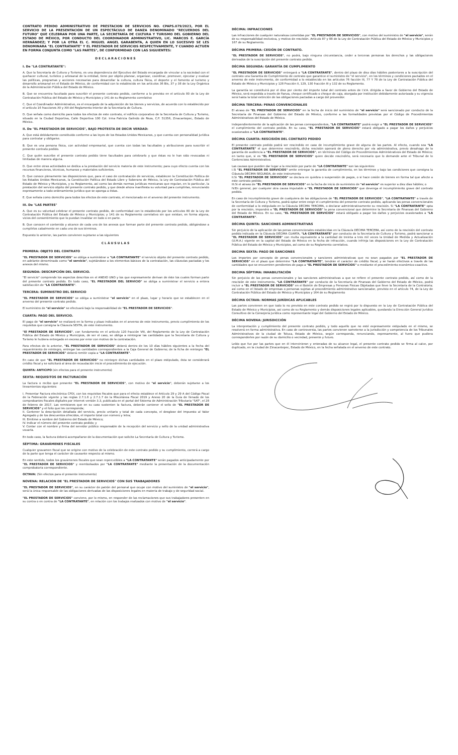CONTRATO PEDIDO ADMINISTRATIVO DE PRESTACION DE SERVICIOS NO. CPAPS.079/2023, POR EL SERVICIO DE LA PRESENTACIÓN DE UN ESPECTÁCULO DE DANZA DENOMINADO "RECUERDOS DEL FUTURO" QUE CELEBRAN POR UNA PARTE, LA SECRETARÍA DE CULTURA Y TURISMO DEL GOBIERNO DEL ESTADO DE MÉXICO, POR CONDUCTO DEL COORDINADOR ADMINISTRATIVO, LIC. MARCOS E. GARCÍA HERNÁNDEZ; Y POR LA OTRA EL C. MIGUEL ANGEL GARABENTA, A QUIEN EN LO SUCESIVO SE LES DENOMINARA "EL CONTRATANTE" Y EL PRESTADOR DE SERVICIOS RESPECTIVAMENTE, Y CUANDO ACTUEN EN FORMA CONJUNTA COMO "LAS PARTES", DE CONFORMIDAD CON LAS SIGUIENTES:
DECLARACIONES
I. De "LA CONTRATANTE":
A. Que la Secretaría de Cultura y Turismo, es una dependencia del Ejecutivo del Estado encargada de vincular a la sociedad con el quehacer cultural, turístico y artesanal de la entidad, tiene por objeto planear, organizar, coordinar, promover, ejecutar y evaluar las políticas, programas y acciones necesarias para desarrollar la cultura, cultura física, el deporte y el fomento al turismo y desarrollo artesanal en el Estado de México, de conformidad con lo establecido en los artículos 36 Bis, 37 y 38 de la Ley Orgánica de la Administración Pública del Estado de México.
B. Que se encuentra facultado para suscribir el presente contrato pedido, conforme a lo previsto en el artículo 80 de la Ley de Contratación Pública del Estado de México y Municipios y 141 de su Reglamento correlativo
C. Que el Coordinador Administrativo, es el encargado de la adquisición de los bienes y servicios, de acuerdo con lo establecido por el artículo 16 fracciones XII y XIII del Reglamento Interior de la Secretaría de Cultura.
D. Que señala como domicilio para todos los efectos de este contrato, el edificio corporativo de la Secretaría de Cultura y Turismo, situado en la Ciudad Deportiva, Calle Deportiva 100 Col. Irma Patricia Galindo de Reza, C.P. 51356, Zinacantepec, Estado de México.
II. De "EL PRESTADOR DE SERVICIOS", BAJO PROTESTA DE DECIR VERDAD:
A. Que está debidamente constituido conforme a las leyes de los Estados Unidos Mexicanos, y que cuenta con personalidad jurídica para contratar y obligarse.
B. Que es una persona física, con actividad empresarial, que cuenta con todas las facultades y atribuciones para suscribir el presente contrato pedido.
C. Que quién suscribe el presente contrato pedido tiene facultades para celebrarlo y que éstas no le han sido revocadas ni limitadas de manera alguna.
D. Que entre otras actividades se dedica a la prestación del servicio materia de este instrumento; para cuyo efecto cuenta con los recursos financieros, técnicos, humanos y materiales suficientes.
D. Que conoce plenamente las disposiciones que, para el caso de contratación de servicios, establecen la Constitución Política de los Estados Unidos Mexicanos, la Constitución Política del Estado Libre y Soberano de México, la Ley de Contratación Pública del Estado de México y Municipios, y su Reglamento, así como las demás normas jurídicas mexicanas que regulan, en lo particular, la prestación del servicio objeto del presente contrato pedido, y que desde ahora manifiesta su voluntad para cumplirlas, renunciando expresamente a todo ordenamiento jurídico que se oponga a éstas.
E. Que señala como domicilio para todos los efectos de este contrato, el mencionado en el anverso del presente instrumento.
III. De "LAS PARTES"
A. Que es su voluntad celebrar el presente contrato pedido, de conformidad con lo establecido por los artículos 80 de la Ley de Contratación Pública del Estado de México y Municipios; y 141 de su Reglamento correlativo sin que existan, en forma alguna, vicios del consentimiento que lo puedan invalidar en todo o en parte.
B. Que conocen el contenido y alcance de cada uno de los anexos que forman parte del presente contrato pedido, obligándose a cumplirlos cabalmente en cada uno de sus términos.
Expuesto lo anterior, las partes convienen sujetarse a las siguientes
CLÁUSULAS
PRIMERA: OBJETO DEL CONTRATO
"EL PRESTADOR DE SERVICIOS" se obliga a suministrar a "LA CONTRATANTE" el servicio objeto del presente contrato pedido, en adelante denominado como "el servicio", sujetándose a los elementos básicos de la contratación, las cláusulas pactadas y los anexos del mismo.
SEGUNDA: DESCRIPCIÓN DEL SERVICIO.
"El servicio" comprende los aspectos descritos en el ANEXO UNO y los que expresamente derivan de éste los cuales forman parte del presente contrato pedido. En todo caso, "EL PRESTADOR DEL SERVICIO" se obliga a suministrar el servicio a entera satisfacción de "LA CONTRATANTE".
TERCERA: SUMINISTRO DEL SERVICIO
"EL PRESTADOR DE SERVICIOS" se obliga a suministrar "el servicio" en el plazo, lugar y horario que se establecen en el anverso del presente contrato pedido.
El suministro de "el servicio" se efectuará bajo la responsabilidad de "EL PRESTADOR DE SERVICIOS".
CUARTA: PAGO DEL SERVICIO.
El pago de "el servicio" se realizará en la forma y plazo indicados en el anverso de este instrumento, previo cumplimiento de los requisitos que consigna la Cláusula SEXTA, de este instrumento.
"El PRESTADOR DE SERVICIOS", con fundamento en el artículo 120 fracción VIII, del Reglamento de la Ley de Contratación Pública del Estado de México y Municipios, de ser el caso, se obliga a reintegrar las cantidades que la Secretaría de Cultura y Turismo le hubiera entregado en exceso por error con motivo de la contratación.
Para efectos de lo anterior, "EL PRESTADOR DE SERVICIOS" deberá dentro de los 10 días hábiles siguientes a la fecha del requerimiento de reintegro, entregar las cantidades correspondientes a la Caja General de Gobierno; de la ficha de reintegro "EL PRESTADOR DE SERVICIOS" deberá remitir copia a "LA CONTRATANTE".
En caso de que "EL PRESTADOR DE SERVICIOS" no reintegre dichas cantidades en el plazo estipulado, ésta se considerará crédito fiscal y se solicitará al área de recaudación inicie el procedimiento de ejecución.
QUINTA: ANTICIPO (sin efectos para el presente instrumento)
SEXTA: REQUISITOS DE FACTURACIÓN
La factura o recibo que presente "EL PRESTADOR DE SERVICIOS", con motivo de "el servicio", deberán sujetarse a los lineamientos siguientes:
I. Presentar Factura electrónica CFDI, con los requisitos fiscales que para el efecto establece el Artículo 29 y 29 A del Código Fiscal de la Federación vigente y las reglas 2.7.1.6 y 2.7.1.7 de la Miscelánea Fiscal 2019 y Anexo 20 de la Guía de llenado de los comprobantes fiscales digitales por internet versión 3.3, publicada en el portal del Sistema de Administración Tributaria "SAT", el 28 de febrero de 2017. Las remisiones que en su caso sustenten la factura, deberán contener el sello de "EL PRESTADOR DE SERVICIOS" y el folio que les corresponda;
II. Contener la descripción detallada del servicio, precio unitario y total de cada concepto, el desglose del Impuesto al Valor Agregado y de los descuentos ofrecidos, el importe total con número y letra;
III. Emitirse a nombre del Gobierno del Estado de México;
IV. Indicar el número del presente contrato pedido; y
V. Contar con el nombre y firma del servidor público responsable de la recepción del servicio y sello de la unidad administrativa usuaria.
En todo caso, la factura deberá acompañarse de la documentación que solicite La Secretaría de Cultura y Turismo.
SÉPTIMA: GRAVÁMENES FISCALES
Cualquier gravamen fiscal que se origine con motivo de la celebración de este contrato pedido y su cumplimiento, correrá a cargo de la parte que tenga el carácter de causante respecto al mismo.
En este sentido, todos los gravámenes fiscales que sean repercutibles a "LA CONTRATANTE" serán pagados anticipadamente por "EL PRESTADOR DE SERVICIOS" y reembolsados por "LA CONTRATANTE" mediante la presentación de la documentación comprobatoria correspondiente.
OCTAVA: (Sin efectos para el presente instrumento)
NOVENA: RELACION DE "EL PRESTADOR DE SERVICIOS" CON SUS TRABAJADORES
"EL PRESTADOR DE SERVICIOS", en su carácter de patrón del personal que ocupe con motivo del suministro de "el servicio", será la única responsable de las obligaciones derivadas de las disposiciones legales en materia de trabajo y de seguridad social.
"EL PRESTADOR DE SERVICIOS" conviene, por lo mismo, en responder de las reclamaciones que sus trabajadores presenten en su contra o en contra de "LA CONTRATANTE", en relación con los trabajos realizados con motivo de "el servicio".
DÉCIMA: INFRACCIONES
Las infracciones de cualquier naturaleza cometidas por "EL PRESTADOR DE SERVICIOS", con motivo del suministro de "el servicio", serán de su responsabilidad exclusiva, y motivo de rescisión. Artículo 87 y 88 de la Ley de Contratación Pública del Estado de México y Municipios y 167 de su Reglamento.
DÉCIMA PRIMERA: CESIÓN DE CONTRATO.
"EL PRESTADOR DE SERVICIOS", no podrá, bajo ninguna circunstancia, ceder a terceras personas los derechos y las obligaciones derivados de la suscripción del presente contrato pedido.
DÉCIMA SEGUNDA: GARANTÍA DE CUMPLIMIENTO
"EL PRESTADOR DE SERVICIOS" entregará a "LA CONTRATANTE", dentro del plazo de diez días hábiles posteriores a la suscripción del contrato una Garantía de Cumplimiento de contrato que garantice el suministro de "el servicio", en los términos y condiciones pactados en el anverso de este instrumento, de conformidad a lo establecido en los artículos 76 facción III, 77 Y 78 de la Ley de Contratación Pública del Estado de México y Municipios y 128 Fracción II, 129, 130 fracción III y 132 de su Reglamento.
La garantía se constituirá por el diez por ciento del importe total del contrato antes de I.V.A. dirigida a favor de Gobierno del Estado de México, será expedida a través de fianza, cheque certificado o cheque de caja, otorgada por institución debidamente autorizada y su vigencia será hasta la total extinción de las obligaciones pactadas a cargo del proveedor.
DÉCIMA TERCERA: PENAS CONVENCIONALES
El atraso de "EL PRESTADOR DE SERVICIOS" en la fecha de inicio del suministro de "el servicio" será sancionado por conducto de la Secretaría de Finanzas del Gobierno del Estado de México, conforme a las formalidades previstas por el Código de Procedimientos Administrativos del Estado de México.
Independientemente de la aplicación de las penas correspondientes, "LA CONTRATANTE" podrá exigir a "EL PRESTADOR DE SERVICIOS" el cumplimiento del contrato pedido. En su caso, "EL PRESTADOR DE SERVICIOS" estará obligado a pagar los daños y perjuicios ocasionados a "LA CONTRATANTE".
DÉCIMA CUARTA: RESCISIÓN DEL CONTRATO PEDIDO
El presente contrato pedido podrá ser rescindido en caso de incumplimiento grave de alguna de las partes. Al efecto, cuando sea "LA CONTRATANTE" el que determine rescindirlo, dicha rescisión operará de pleno derecho por vía administrativa, previo desahogo de la garantía de audiencia a "EL PRESTADOR DE SERVICIOS", en términos del Código de Procedimientos Administrativos del Estado de México; en tanto que, si es "EL PRESTADOR DE SERVICIOS" quien decide rescindirlo, será necesario que lo demande ante el Tribunal de lo Contencioso Administrativo.
Las causas que pueden dar lugar a la rescisión por parte de "LA CONTRATANTE" son las siguientes:
I.Si "EL PRESTADOR DE SERVICIOS" omite entregar la garantía de cumplimiento, en los términos y bajo las condiciones que consigna la Cláusula DÉCIMA SEGUNDA, de este instrumento
II.Si "EL PRESTADOR DE SERVICIOS" se declara en quiebra o suspensión de pagos, o si hace cesión de bienes en forma tal que afecte a este contrato pedido;
III.Si el atraso de "EL PRESTADOR DE SERVICIOS" en la fecha de inicio de suministro de "el servicio" es superior a diez días hábiles; o
IV.En general, por cualquier otra causa imputable a "EL PRESTADOR DE SERVICIOS" que devenga el incumplimiento grave del contrato pedido.
En caso de incumplimiento grave de cualquiera de las obligaciones de "EL PRESTADOR DE SERVICIOS", "LA CONTRATANTE" a través de la Secretaría de Cultura y Turismo, podrá optar entre exigir el cumplimiento del presente contrato pedido, aplicando las penas convencionales de conformidad a lo estipulado en la Cláusula DÉCIMA TERCERA, o declarar administrativamente su rescisión. Si "LA CONTRATANTE" opta por la rescisión, impondrá a "EL PRESTADOR DE SERVICIOS" la pena convencional que determine la Secretaría de Finanzas del Gobierno del Estado de México. En su caso, "EL PRESTADOR DE SERVICIOS" estará obligado a pagar los daños y perjuicios ocasionados a "LA CONTRATANTE".
DÉCIMA QUINTA: SANCIONES ADMINISTRATIVAS
Sin perjuicio de la aplicación de las penas convencionales establecidas en la Cláusula DÉCIMA TERCERA, así como de la rescisión del contrato pedido indicada en la Cláusula DÉCIMA CUARTA, "LA CONTRATANTE" por conducto de la Secretaría de Cultura y Turismo, podrá sancionar a "EL PRESTADOR DE SERVICIOS" con multa equivalente a la cantidad de treinta a tres mil veces la Unidad de Medida y Actualización (U.M.A.) vigente en la capital del Estado de México en la fecha de infracción, cuando infrinja las disposiciones en la Ley de Contratación Pública del Estado de México y Municipios, así como de su Reglamento correlativo.
DECIMA SEXTA: PAGO DE SANCIONES
Los importes por concepto de penas convencionales y sanciones administrativas que no sean pagados por "EL PRESTADOR DE SERVICIOS" en el plazo que determine "LA CONTRATANTE", tendrán el carácter de crédito fiscal; y se harán efectivos a través de las cantidades que se encuentren pendientes de pago a "EL PRESTADOR DE SERVICIOS" o mediante el procedimiento económico-coactivo.
DECIMA SÉPTIMA: INHABILITACIÓN
Sin perjuicio de las penas convencionales y las sanciones administrativas a que se refiere el presente contrato pedido, así como de la rescisión de este instrumento, "LA CONTRATANTE" por conducto de la Secretaría de Finanzas del Gobierno del Estado de México, podrá incluir a "EL PRESTADOR DE SERVICIOS" en el Boletín de Empresas y Personas Físicas Objetadas que lleve la Secretaría de la Contraloría; así como en el listado de empresas o personas sujetas al procedimiento administrativo sancionador, previsto en el artículo 74, de la Ley de Contratación Pública del Estado de México y Municipios y 164 de su Reglamento
DÉCIMA OCTAVA: NORMAS JURÍDICAS APLICABLES
Las partes convienen en que todo lo no previsto en este contrato pedido se regirá por lo dispuesto en la Ley de Contratación Pública del Estado de México y Municipios, así como de su Reglamento y demás disposiciones legales aplicables, quedando la Dirección General Jurídico Consultivo de la Consejería Jurídica como representante legal del Gobierno del Estado de México.
DÉCIMA NOVENA: JURISDICCIÓN
La interpretación y cumplimiento del presente contrato pedido, y todo aquello que no esté expresamente estipulado en el mismo, se resolverá en forma administrativa. En caso de controversia, las partes convienen someterse a la jurisdicción y competencia de los Tribunales Administrativos de la ciudad de Toluca, Estado de México, según corresponda, renunciando, expresamente, al fuero que pudiera corresponderles por razón de su domicilio o vecindad, presente y futuro.
Leído que fue por las partes que en él intervinieron y enteradas de su alcance legal, el presente contrato pedido se firma al calce, por duplicado, en la ciudad de Zinacantepec, Estado de México, en la fecha señalada en el anverso de este contrato.